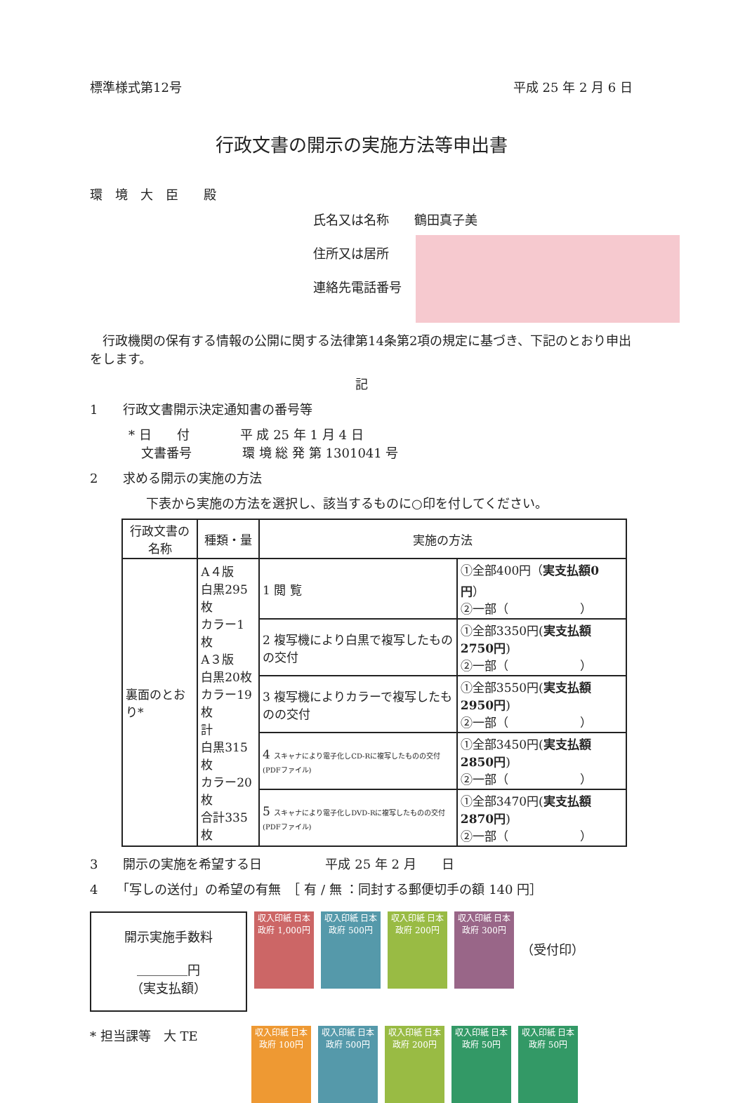標準様式第12号 平成 25 年 2 月 6 日
行政文書の開示の実施方法等申出書
環　境　大　臣　　殿
氏名又は名称　　鶴田真子美
住所又は居所
連絡先電話番号
　行政機関の保有する情報の公開に関する法律第14条第2項の規定に基づき、下記のとおり申出をします。
記
1　　行政文書開示決定通知書の番号等
* 日　　付　　　　平 成 25 年 1 月 4 日
　文書番号　　　　環 境 総 発 第 1301041 号
2　　求める開示の実施の方法
下表から実施の方法を選択し、該当するものに○印を付してください。
| 行政文書の名称 | 種類・量 | 実施の方法 | |
| --- | --- | --- | --- |
| 裏面のとおり* | A４版 白黒295枚 カラー1枚 A３版 白黒20枚 カラー19枚 計 白黒315枚 カラー20枚 合計335枚 | 1 閲 覧 | ①全部400円（ 実支払額0円 ） ②一部（ ） |
| | | 2 複写機により白黒で複写したものの交付 | ①全部3350円( 実支払額2750円 ) ②一部（ ） |
| | | 3 複写機によりカラーで複写したものの交付 | ①全部3550円( 実支払額2950円 ) ②一部（ ） |
| | | 4 スキャナにより電子化しCD-Rに複写したものの交付(PDFファイル) | ①全部3450円( 実支払額2850円 ) ②一部（ ） |
| | | 5 スキャナにより電子化しDVD-Rに複写したものの交付(PDFファイル) | ①全部3470円( 実支払額2870円 ) ②一部（ ） |
3　　開示の実施を希望する日　　　　　平成 25 年 2 月　　日
4　　「写しの送付」の希望の有無　［ 有 / 無 ：同封する郵便切手の額 140 円］
開示実施手数料
＿＿＿＿円
（実支払額）
収入印紙 日本政府 1,000円
収入印紙 日本政府 500円
収入印紙 日本政府 200円
収入印紙 日本政府 300円
（受付印）
* 担当課等　大 TE
収入印紙 日本政府 100円
収入印紙 日本政府 500円
収入印紙 日本政府 200円
収入印紙 日本政府 50円
収入印紙 日本政府 50円